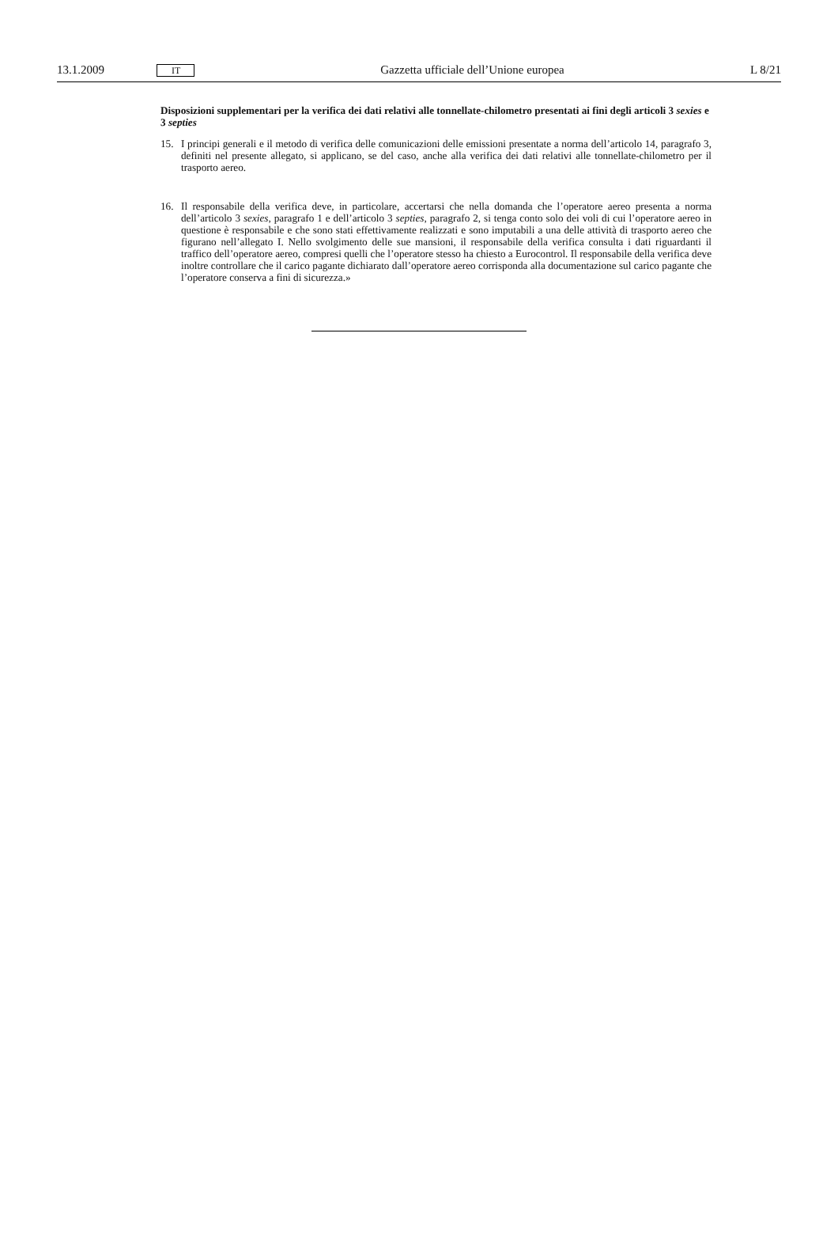13.1.2009 IT Gazzetta ufficiale dell’Unione europea L 8/21
Disposizioni supplementari per la verifica dei dati relativi alle tonnellate-chilometro presentati ai fini degli articoli 3 sexies e 3 septies
15. I principi generali e il metodo di verifica delle comunicazioni delle emissioni presentate a norma dell’articolo 14, paragrafo 3, definiti nel presente allegato, si applicano, se del caso, anche alla verifica dei dati relativi alle tonnellate-chilometro per il trasporto aereo.
16. Il responsabile della verifica deve, in particolare, accertarsi che nella domanda che l’operatore aereo presenta a norma dell’articolo 3 sexies, paragrafo 1 e dell’articolo 3 septies, paragrafo 2, si tenga conto solo dei voli di cui l’operatore aereo in questione è responsabile e che sono stati effettivamente realizzati e sono imputabili a una delle attività di trasporto aereo che figurano nell’allegato I. Nello svolgimento delle sue mansioni, il responsabile della verifica consulta i dati riguardanti il traffico dell’operatore aereo, compresi quelli che l’operatore stesso ha chiesto a Eurocontrol. Il responsabile della verifica deve inoltre controllare che il carico pagante dichiarato dall’operatore aereo corrisponda alla documentazione sul carico pagante che l’operatore conserva a fini di sicurezza.»